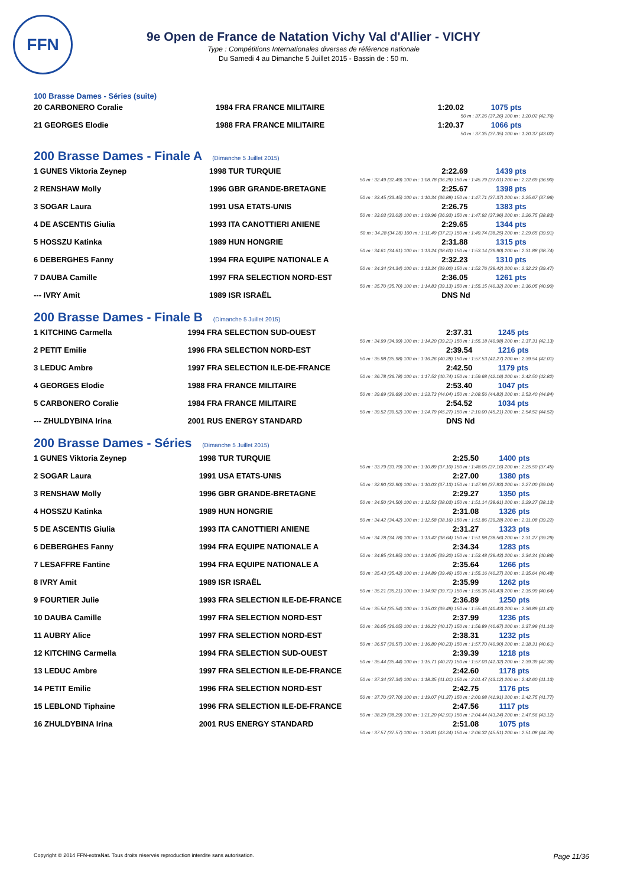FFN
9e Open de France de Natation Vichy Val d'Allier - VICHY
Type : Compétitions Internationales diverses de référence nationale
Du Samedi 4 au Dimanche 5 Juillet 2015 - Bassin de : 50 m.
100 Brasse Dames - Séries (suite)
| 20 CARBONERO Coralie | 1984 FRA FRANCE MILITAIRE | 1:20.02 | 1075 pts |
| 50 m : 37.26 (37.26) 100 m : 1:20.02 (42.76) | | | |
| 21 GEORGES Elodie | 1988 FRA FRANCE MILITAIRE | 1:20.37 | 1066 pts |
| 50 m : 37.35 (37.35) 100 m : 1:20.37 (43.02) | | | |
200 Brasse Dames - Finale A (Dimanche 5 Juillet 2015)
| 1 GUNES Viktoria Zeynep | 1998 TUR TURQUIE | 2:22.69 | 1439 pts |
| 50 m : 32.49 (32.49) 100 m : 1:08.78 (36.29) 150 m : 1:45.79 (37.01) 200 m : 2:22.69 (36.90) | | | |
| 2 RENSHAW Molly | 1996 GBR GRANDE-BRETAGNE | 2:25.67 | 1398 pts |
| 50 m : 33.45 (33.45) 100 m : 1:10.34 (36.89) 150 m : 1:47.71 (37.37) 200 m : 2:25.67 (37.96) | | | |
| 3 SOGAR Laura | 1991 USA ETATS-UNIS | 2:26.75 | 1383 pts |
| 50 m : 33.03 (33.03) 100 m : 1:09.96 (36.93) 150 m : 1:47.92 (37.96) 200 m : 2:26.75 (38.83) | | | |
| 4 DE ASCENTIS Giulia | 1993 ITA CANOTTIERI ANIENE | 2:29.65 | 1344 pts |
| 50 m : 34.28 (34.28) 100 m : 1:11.49 (37.21) 150 m : 1:49.74 (38.25) 200 m : 2:29.65 (39.91) | | | |
| 5 HOSSZU Katinka | 1989 HUN HONGRIE | 2:31.88 | 1315 pts |
| 50 m : 34.61 (34.61) 100 m : 1:13.24 (38.63) 150 m : 1:53.14 (39.90) 200 m : 2:31.88 (38.74) | | | |
| 6 DEBERGHES Fanny | 1994 FRA EQUIPE NATIONALE A | 2:32.23 | 1310 pts |
| 50 m : 34.34 (34.34) 100 m : 1:13.34 (39.00) 150 m : 1:52.76 (39.42) 200 m : 2:32.23 (39.47) | | | |
| 7 DAUBA Camille | 1997 FRA SELECTION NORD-EST | 2:36.05 | 1261 pts |
| 50 m : 35.70 (35.70) 100 m : 1:14.83 (39.13) 150 m : 1:55.15 (40.32) 200 m : 2:36.05 (40.90) | | | |
| --- IVRY Amit | 1989 ISR ISRAËL | DNS Nd | |
200 Brasse Dames - Finale B (Dimanche 5 Juillet 2015)
| 1 KITCHING Carmella | 1994 FRA SELECTION SUD-OUEST | 2:37.31 | 1245 pts |
| 50 m : 34.99 (34.99) 100 m : 1:14.20 (39.21) 150 m : 1:55.18 (40.98) 200 m : 2:37.31 (42.13) | | | |
| 2 PETIT Emilie | 1996 FRA SELECTION NORD-EST | 2:39.54 | 1216 pts |
| 50 m : 35.98 (35.98) 100 m : 1:16.26 (40.28) 150 m : 1:57.53 (41.27) 200 m : 2:39.54 (42.01) | | | |
| 3 LEDUC Ambre | 1997 FRA SELECTION ILE-DE-FRANCE | 2:42.50 | 1179 pts |
| 50 m : 36.78 (36.78) 100 m : 1:17.52 (40.74) 150 m : 1:59.68 (42.16) 200 m : 2:42.50 (42.82) | | | |
| 4 GEORGES Elodie | 1988 FRA FRANCE MILITAIRE | 2:53.40 | 1047 pts |
| 50 m : 39.69 (39.69) 100 m : 1:23.73 (44.04) 150 m : 2:08.56 (44.83) 200 m : 2:53.40 (44.84) | | | |
| 5 CARBONERO Coralie | 1984 FRA FRANCE MILITAIRE | 2:54.52 | 1034 pts |
| 50 m : 39.52 (39.52) 100 m : 1:24.79 (45.27) 150 m : 2:10.00 (45.21) 200 m : 2:54.52 (44.52) | | | |
| --- ZHULDYBINA Irina | 2001 RUS ENERGY STANDARD | DNS Nd | |
200 Brasse Dames - Séries (Dimanche 5 Juillet 2015)
| 1 GUNES Viktoria Zeynep | 1998 TUR TURQUIE | 2:25.50 | 1400 pts |
| 50 m : 33.79 (33.79) 100 m : 1:10.89 (37.10) 150 m : 1:48.05 (37.16) 200 m : 2:25.50 (37.45) | | | |
| 2 SOGAR Laura | 1991 USA ETATS-UNIS | 2:27.00 | 1380 pts |
| 50 m : 32.90 (32.90) 100 m : 1:10.03 (37.13) 150 m : 1:47.96 (37.93) 200 m : 2:27.00 (39.04) | | | |
| 3 RENSHAW Molly | 1996 GBR GRANDE-BRETAGNE | 2:29.27 | 1350 pts |
| 50 m : 34.50 (34.50) 100 m : 1:12.53 (38.03) 150 m : 1:51.14 (38.61) 200 m : 2:29.27 (38.13) | | | |
| 4 HOSSZU Katinka | 1989 HUN HONGRIE | 2:31.08 | 1326 pts |
| 50 m : 34.42 (34.42) 100 m : 1:12.58 (38.16) 150 m : 1:51.86 (39.28) 200 m : 2:31.08 (39.22) | | | |
| 5 DE ASCENTIS Giulia | 1993 ITA CANOTTIERI ANIENE | 2:31.27 | 1323 pts |
| 50 m : 34.78 (34.78) 100 m : 1:13.42 (38.64) 150 m : 1:51.98 (38.56) 200 m : 2:31.27 (39.29) | | | |
| 6 DEBERGHES Fanny | 1994 FRA EQUIPE NATIONALE A | 2:34.34 | 1283 pts |
| 50 m : 34.85 (34.85) 100 m : 1:14.05 (39.20) 150 m : 1:53.48 (39.43) 200 m : 2:34.34 (40.86) | | | |
| 7 LESAFFRE Fantine | 1994 FRA EQUIPE NATIONALE A | 2:35.64 | 1266 pts |
| 50 m : 35.43 (35.43) 100 m : 1:14.89 (39.46) 150 m : 1:55.16 (40.27) 200 m : 2:35.64 (40.48) | | | |
| 8 IVRY Amit | 1989 ISR ISRAËL | 2:35.99 | 1262 pts |
| 50 m : 35.21 (35.21) 100 m : 1:14.92 (39.71) 150 m : 1:55.35 (40.43) 200 m : 2:35.99 (40.64) | | | |
| 9 FOURTIER Julie | 1993 FRA SELECTION ILE-DE-FRANCE | 2:36.89 | 1250 pts |
| 50 m : 35.54 (35.54) 100 m : 1:15.03 (39.49) 150 m : 1:55.46 (40.43) 200 m : 2:36.89 (41.43) | | | |
| 10 DAUBA Camille | 1997 FRA SELECTION NORD-EST | 2:37.99 | 1236 pts |
| 50 m : 36.05 (36.05) 100 m : 1:16.22 (40.17) 150 m : 1:56.89 (40.67) 200 m : 2:37.99 (41.10) | | | |
| 11 AUBRY Alice | 1997 FRA SELECTION NORD-EST | 2:38.31 | 1232 pts |
| 50 m : 36.57 (36.57) 100 m : 1:16.80 (40.23) 150 m : 1:57.70 (40.90) 200 m : 2:38.31 (40.61) | | | |
| 12 KITCHING Carmella | 1994 FRA SELECTION SUD-OUEST | 2:39.39 | 1218 pts |
| 50 m : 35.44 (35.44) 100 m : 1:15.71 (40.27) 150 m : 1:57.03 (41.32) 200 m : 2:39.39 (42.36) | | | |
| 13 LEDUC Ambre | 1997 FRA SELECTION ILE-DE-FRANCE | 2:42.60 | 1178 pts |
| 50 m : 37.34 (37.34) 100 m : 1:18.35 (41.01) 150 m : 2:01.47 (43.12) 200 m : 2:42.60 (41.13) | | | |
| 14 PETIT Emilie | 1996 FRA SELECTION NORD-EST | 2:42.75 | 1176 pts |
| 50 m : 37.70 (37.70) 100 m : 1:19.07 (41.37) 150 m : 2:00.98 (41.91) 200 m : 2:42.75 (41.77) | | | |
| 15 LEBLOND Tiphaine | 1996 FRA SELECTION ILE-DE-FRANCE | 2:47.56 | 1117 pts |
| 50 m : 38.29 (38.29) 100 m : 1:21.20 (42.91) 150 m : 2:04.44 (43.24) 200 m : 2:47.56 (43.12) | | | |
| 16 ZHULDYBINA Irina | 2001 RUS ENERGY STANDARD | 2:51.08 | 1075 pts |
| 50 m : 37.57 (37.57) 100 m : 1:20.81 (43.24) 150 m : 2:06.32 (45.51) 200 m : 2:51.08 (44.76) | | | |
Copyright © 2014 FFN-extraNat. Tous droits réservés reproduction interdite sans autorisation. Page 11/36